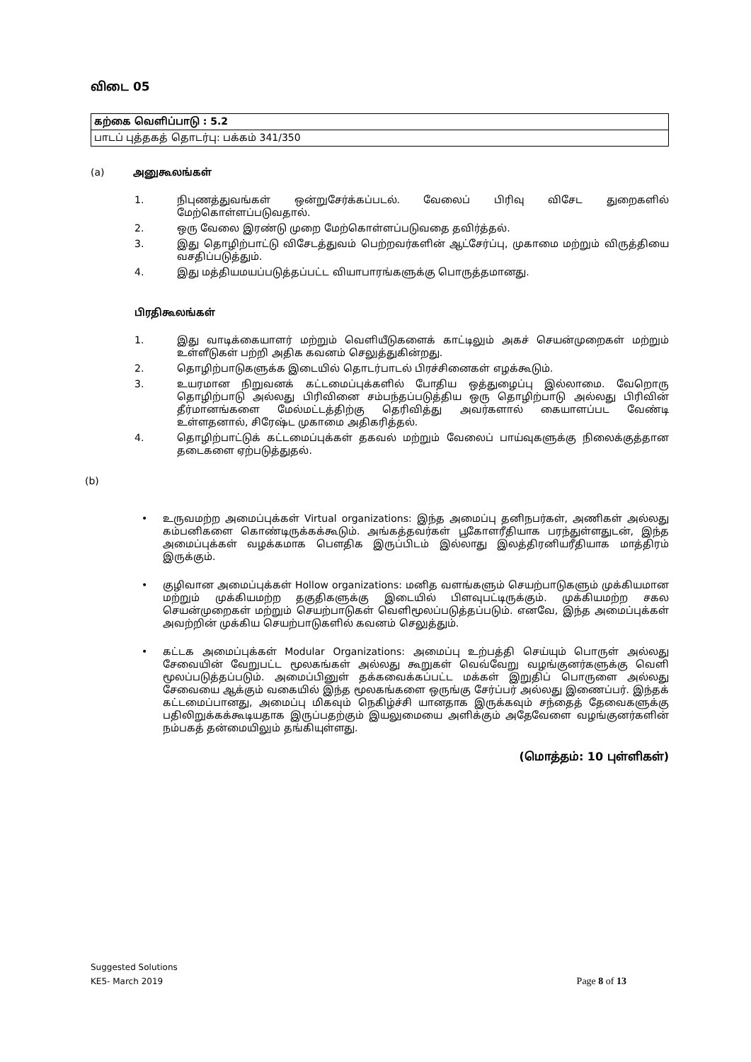விடை 05
| கற்கை வெளிப்பாடு : 5.2 |
| பாடப் புத்தகத் தொடர்பு: பக்கம் 341/350 |
(a) அனுகூலங்கள்
1. நிபுணத்துவங்கள் ஒன்றுசேர்க்கப்படல். வேலைப் பிரிவு விசேட துறைகளில் மேற்கொள்ளப்படுவதால்.
2. ஒரு வேலை இரண்டு முறை மேற்கொள்ளப்படுவதை தவிர்த்தல்.
3. இது தொழிற்பாட்டு விசேடத்துவம் பெற்றவர்களின் ஆட்சேர்ப்பு, முகாமை மற்றும் விருத்தியை வசதிப்படுத்தும்.
4. இது மத்தியமயப்படுத்தப்பட்ட வியாபாரங்களுக்கு பொருத்தமானது.
பிரதிகூலங்கள்
1. இது வாடிக்கையாளர் மற்றும் வெளியீடுகளைக் காட்டிலும் அகச் செயன்முறைகள் மற்றும் உள்ளீடுகள் பற்றி அதிக கவனம் செலுத்துகின்றது.
2. தொழிற்பாடுகளுக்க இடையில் தொடர்பாடல் பிரச்சினைகள் எழக்கூடும்.
3. உயரமான நிறுவனக் கட்டமைப்புக்களில் போதிய ஒத்துழைப்பு இல்லாமை. வேறொரு தொழிற்பாடு அல்லது பிரிவினை சம்பந்தப்படுத்திய ஒரு தொழிற்பாடு அல்லது பிரிவின் தீர்மானங்களை மேல்மட்டத்திற்கு தெரிவித்து அவர்களால் கையாளப்பட வேண்டி உள்ளதனால், சிரேஷ்ட முகாமை அதிகரித்தல்.
4. தொழிற்பாட்டுக் கட்டமைப்புக்கள் தகவல் மற்றும் வேலைப் பாய்வுகளுக்கு நிலைக்குத்தான தடைகளை ஏற்படுத்துதல்.
(b)
• உருவமற்ற அமைப்புக்கள் Virtual organizations: இந்த அமைப்பு தனிநபர்கள், அணிகள் அல்லது கம்பனிகளை கொண்டிருக்கக்கூடும். அங்கத்தவர்கள் பூகோளரீதியாக பரந்துள்ளதுடன், இந்த அமைப்புக்கள் வழக்கமாக பௌதிக இருப்பிடம் இல்லாது இலத்திரனியரீதியாக மாத்திரம் இருக்கும்.
• குழிவான அமைப்புக்கள் Hollow organizations: மனித வளங்களும் செயற்பாடுகளும் முக்கியமான மற்றும் முக்கியமற்ற தகுதிகளுக்கு இடையில் பிளவுபட்டிருக்கும். முக்கியமற்ற சகல செயன்முறைகள் மற்றும் செயற்பாடுகள் வெளிமூலப்படுத்தப்படும். எனவே, இந்த அமைப்புக்கள் அவற்றின் முக்கிய செயற்பாடுகளில் கவனம் செலுத்தும்.
• கட்டக அமைப்புக்கள் Modular Organizations: அமைப்பு உற்பத்தி செய்யும் பொருள் அல்லது சேவையின் வேறுபட்ட மூலகங்கள் அல்லது கூறுகள் வெவ்வேறு வழங்குனர்களுக்கு வெளி மூலப்படுத்தப்படும். அமைப்பினுள் தக்கவைக்கப்பட்ட மக்கள் இறுதிப் பொருளை அல்லது சேவையை ஆக்கும் வகையில் இந்த மூலகங்களை ஒருங்கு சேர்ப்பர் அல்லது இணைப்பர். இந்தக் கட்டமைப்பானது, அமைப்பு மிகவும் நெகிழ்ச்சி யானதாக இருக்கவும் சந்தைத் தேவைகளுக்கு பதிலிறுக்கக்கூடியதாக இருப்பதற்கும் இயலுமையை அளிக்கும் அதேவேளை வழங்குனர்களின் நம்பகத் தன்மையிலும் தங்கியுள்ளது.
(மொத்தம்: 10 புள்ளிகள்)
Suggested Solutions
KE5- March 2019
Page 8 of 13